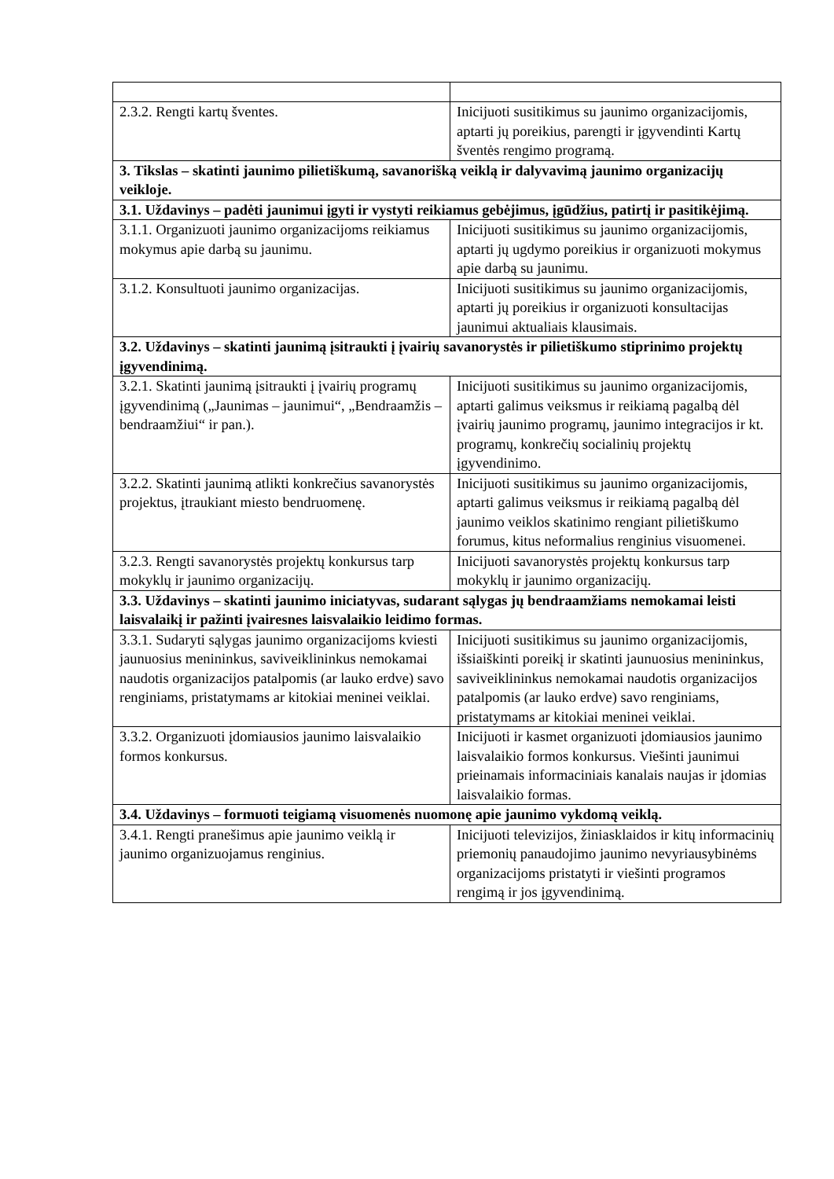| 2.3.2. Rengti kartų šventes. | Inicijuoti susitikimus su jaunimo organizacijomis, aptarti jų poreikius, parengti ir įgyvendinti Kartų šventės rengimo programą. |
| 3. Tikslas – skatinti jaunimo pilietiškumą, savanorišką veiklą ir dalyvavimą jaunimo organizacijų veikloje. | |
| 3.1. Uždavinys – padėti jaunimui įgyti ir vystyti reikiamus gebėjimus, įgūdžius, patirtį ir pasitikėjimą. | |
| 3.1.1. Organizuoti jaunimo organizacijoms reikiamus mokymus apie darbą su jaunimu. | Inicijuoti susitikimus su jaunimo organizacijomis, aptarti jų ugdymo poreikius ir organizuoti mokymus apie darbą su jaunimu. |
| 3.1.2. Konsultuoti jaunimo organizacijas. | Inicijuoti susitikimus su jaunimo organizacijomis, aptarti jų poreikius ir organizuoti konsultacijas jaunimui aktualiais klausimais. |
| 3.2. Uždavinys – skatinti jaunimą įsitraukti į įvairių savanorystės ir pilietiškumo stiprinimo projektų įgyvendinimą. | |
| 3.2.1. Skatinti jaunimą įsitraukti į įvairių programų įgyvendinimą („Jaunimas – jaunimui“, „Bendraamžis – bendraamžiui“ ir pan.). | Inicijuoti susitikimus su jaunimo organizacijomis, aptarti galimus veiksmus ir reikiamą pagalbą dėl įvairių jaunimo programų, jaunimo integracijos ir kt. programų, konkrečių socialinių projektų įgyvendinimo. |
| 3.2.2. Skatinti jaunimą atlikti konkrečius savanorystės projektus, įtraukiant miesto bendruomenę. | Inicijuoti susitikimus su jaunimo organizacijomis, aptarti galimus veiksmus ir reikiamą pagalbą dėl jaunimo veiklos skatinimo rengiant pilietiškumo forumus, kitus neformalius renginius visuomenei. |
| 3.2.3. Rengti savanorystės projektų konkursus tarp mokyklų ir jaunimo organizacijų. | Inicijuoti savanorystės projektų konkursus tarp mokyklų ir jaunimo organizacijų. |
| 3.3. Uždavinys – skatinti jaunimo iniciatyvas, sudarant sąlygas jų bendraamžiams nemokamai leisti laisvalaikį ir pažinti įvairesnes laisvalaikio leidimo formas. | |
| 3.3.1. Sudaryti sąlygas jaunimo organizacijoms kviesti jaunuosius menininkus, saviveiklininkus nemokamai naudotis organizacijos patalpomis (ar lauko erdve) savo renginiams, pristatymams ar kitokiai meninei veiklai. | Inicijuoti susitikimus su jaunimo organizacijomis, išsiaiškinti poreikį ir skatinti jaunuosius menininkus, saviveiklininkus nemokamai naudotis organizacijos patalpomis (ar lauko erdve) savo renginiams, pristatymams ar kitokiai meninei veiklai. |
| 3.3.2. Organizuoti įdomiausios jaunimo laisvalaikio formos konkursus. | Inicijuoti ir kasmet organizuoti įdomiausios jaunimo laisvalaikio formos konkursus. Viešinti jaunimui prieinamais informaciniais kanalais naujas ir įdomias laisvalaikio formas. |
| 3.4. Uždavinys – formuoti teigiamą visuomenės nuomonę apie jaunimo vykdomą veiklą. | |
| 3.4.1. Rengti pranešimus apie jaunimo veiklą ir jaunimo organizuojamus renginius. | Inicijuoti televizijos, žiniasklaidos ir kitų informacinių priemonių panaudojimo jaunimo nevyriausybinėms organizacijoms pristatyti ir viešinti programos rengimą ir jos įgyvendinimą. |